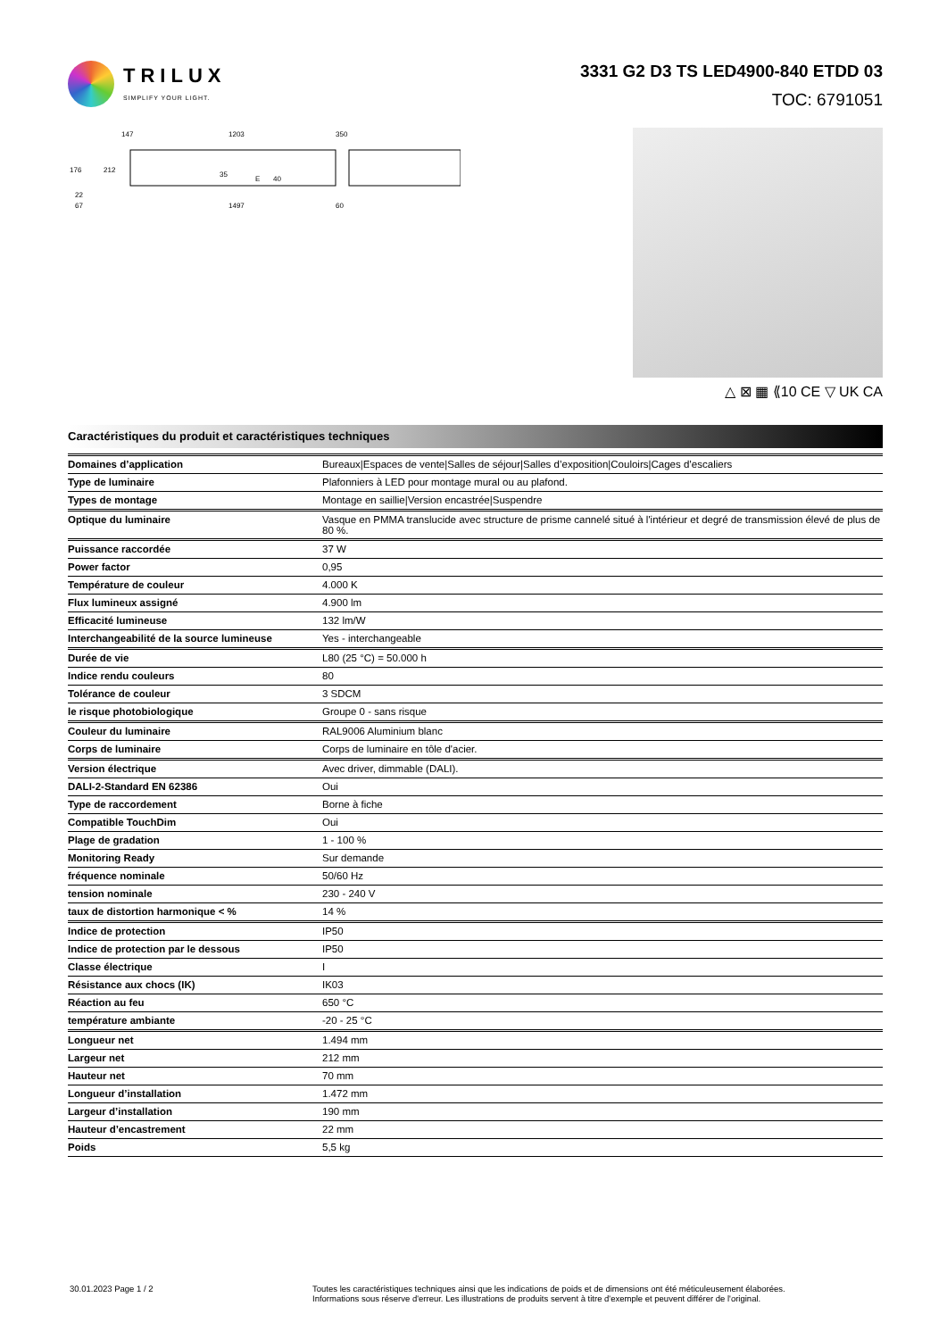TRILUX
SIMPLIFY YOUR LIGHT.
3331 G2 D3 TS LED4900-840 ETDD 03
TOC: 6791051
147
1203
350
176
212
22
67
1497
60
35
E
40
△ ⊠ ▦ ⟪10 CE ▽ UK CA
Caractéristiques du produit et caractéristiques techniques
| Domaines d’application | Bureaux/Espaces de vente/Salles de séjour/Salles d’exposition/Couloirs/Cages d’escaliers |
| Type de luminaire | Plafonniers à LED pour montage mural ou au plafond. |
| Types de montage | Montage en saillie/Version encastrée/Suspendre |
| Optique du luminaire | Vasque en PMMA translucide avec structure de prisme cannelé situé à l'intérieur et degré de transmission élevé de plus de 80 %. |
| Puissance raccordée | 37 W |
| Power factor | 0,95 |
| Température de couleur | 4.000 K |
| Flux lumineux assigné | 4.900 lm |
| Efficacité lumineuse | 132 lm/W |
| Interchangeabilité de la source lumineuse | Yes - interchangeable |
| Durée de vie | L80 (25 °C) = 50.000 h |
| Indice rendu couleurs | 80 |
| Tolérance de couleur | 3 SDCM |
| le risque photobiologique | Groupe 0 - sans risque |
| Couleur du luminaire | RAL9006 Aluminium blanc |
| Corps de luminaire | Corps de luminaire en tôle d'acier. |
| Version électrique | Avec driver, dimmable (DALI). |
| DALI-2-Standard EN 62386 | Oui |
| Type de raccordement | Borne à fiche |
| Compatible TouchDim | Oui |
| Plage de gradation | 1 - 100 % |
| Monitoring Ready | Sur demande |
| fréquence nominale | 50/60 Hz |
| tension nominale | 230 - 240 V |
| taux de distortion harmonique < % | 14 % |
| Indice de protection | IP50 |
| Indice de protection par le dessous | IP50 |
| Classe électrique | I |
| Résistance aux chocs (IK) | IK03 |
| Réaction au feu | 650 °C |
| température ambiante | -20 - 25 °C |
| Longueur net | 1.494 mm |
| Largeur net | 212 mm |
| Hauteur net | 70 mm |
| Longueur d’installation | 1.472 mm |
| Largeur d’installation | 190 mm |
| Hauteur d’encastrement | 22 mm |
| Poids | 5,5 kg |
30.01.2023 Page 1 / 2 Toutes les caractéristiques techniques ainsi que les indications de poids et de dimensions ont été méticuleusement élaborées.
Informations sous réserve d'erreur. Les illustrations de produits servent à titre d'exemple et peuvent différer de l'original.